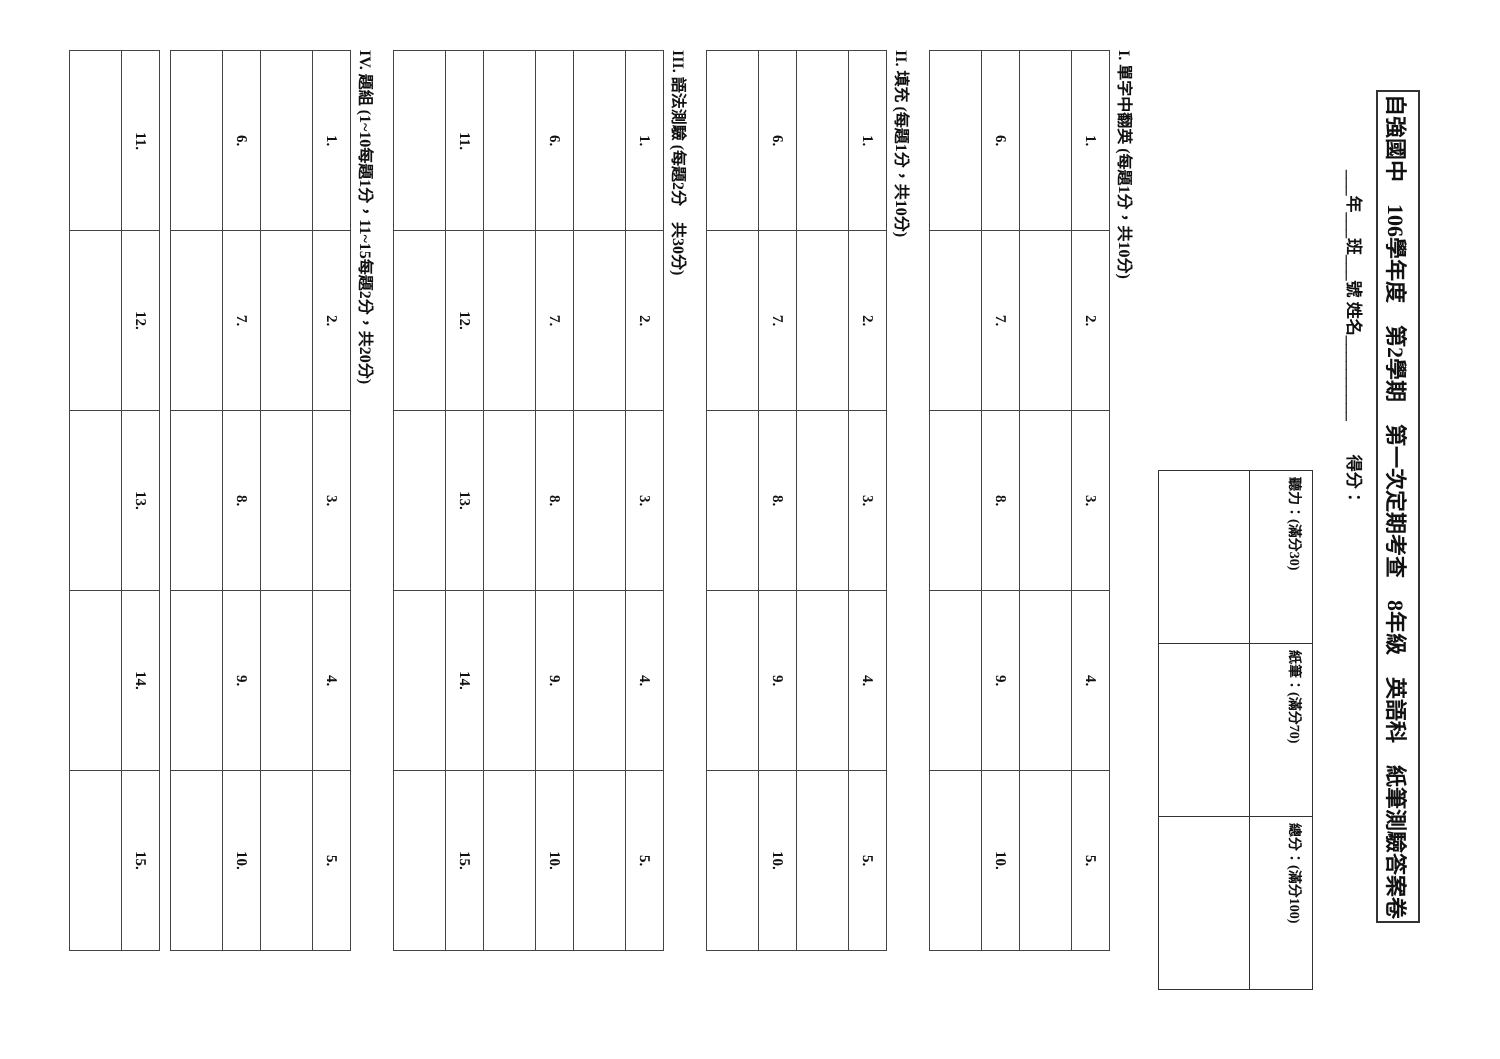自強國中　106學年度　第2學期　第一次定期考查　8年級　英語科　紙筆測驗答案卷
___年___班___號 姓名__________　　得分：
| 聽力：(滿分30) | 紙筆：(滿分70) | 總分：(滿分100) |
I. 單字中翻英 (每題1分，共10分)
| 1. | 2. | 3. | 4. | 5. |
| 6. | 7. | 8. | 9. | 10. |
II. 填充 (每題1分，共10分)
| 1. | 2. | 3. | 4. | 5. |
| 6. | 7. | 8. | 9. | 10. |
III. 語法測驗 (每題2分　共30分)
| 1. | 2. | 3. | 4. | 5. |
| 6. | 7. | 8. | 9. | 10. |
| 11. | 12. | 13. | 14. | 15. |
IV. 題組 (1~10每題1分，11~15每題2分，共20分)
| 1. | 2. | 3. | 4. | 5. |
| 6. | 7. | 8. | 9. | 10. |
| 11. | 12. | 13. | 14. | 15. |